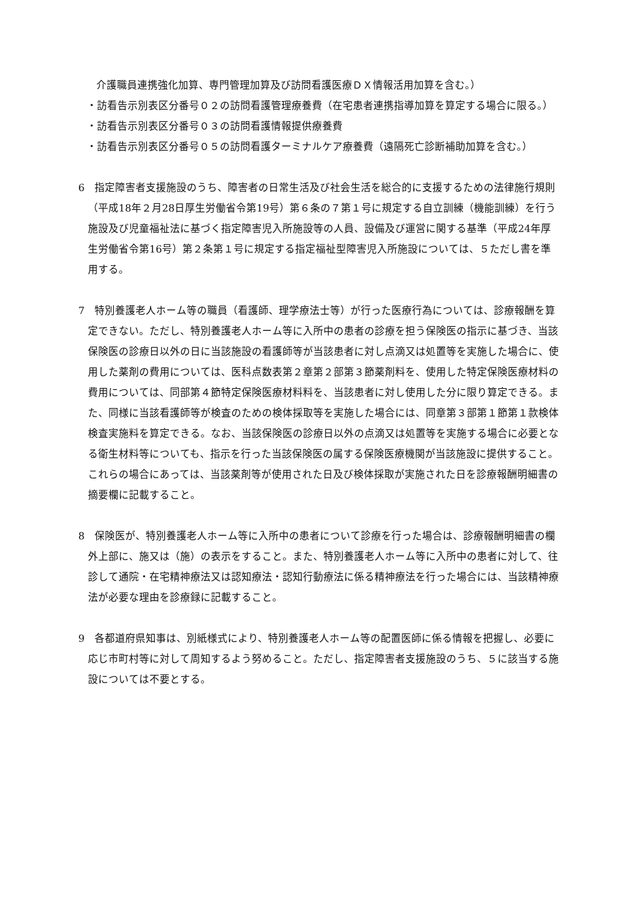介護職員連携強化加算、専門管理加算及び訪問看護医療ＤＸ情報活用加算を含む。）
・訪看告示別表区分番号０２の訪問看護管理療養費（在宅患者連携指導加算を算定する場合に限る。）
・訪看告示別表区分番号０３の訪問看護情報提供療養費
・訪看告示別表区分番号０５の訪問看護ターミナルケア療養費（遠隔死亡診断補助加算を含む。）
6　指定障害者支援施設のうち、障害者の日常生活及び社会生活を総合的に支援するための法律施行規則（平成18年２月28日厚生労働省令第19号）第６条の７第１号に規定する自立訓練（機能訓練）を行う施設及び児童福祉法に基づく指定障害児入所施設等の人員、設備及び運営に関する基準（平成24年厚生労働省令第16号）第２条第１号に規定する指定福祉型障害児入所施設については、５ただし書を準用する。
7　特別養護老人ホーム等の職員（看護師、理学療法士等）が行った医療行為については、診療報酬を算定できない。ただし、特別養護老人ホーム等に入所中の患者の診療を担う保険医の指示に基づき、当該保険医の診療日以外の日に当該施設の看護師等が当該患者に対し点滴又は処置等を実施した場合に、使用した薬剤の費用については、医科点数表第２章第２部第３節薬剤料を、使用した特定保険医療材料の費用については、同部第４節特定保険医療材料料を、当該患者に対し使用した分に限り算定できる。また、同様に当該看護師等が検査のための検体採取等を実施した場合には、同章第３部第１節第１款検体検査実施料を算定できる。なお、当該保険医の診療日以外の点滴又は処置等を実施する場合に必要となる衛生材料等についても、指示を行った当該保険医の属する保険医療機関が当該施設に提供すること。これらの場合にあっては、当該薬剤等が使用された日及び検体採取が実施された日を診療報酬明細書の摘要欄に記載すること。
8　保険医が、特別養護老人ホーム等に入所中の患者について診療を行った場合は、診療報酬明細書の欄外上部に、施又は（施）の表示をすること。また、特別養護老人ホーム等に入所中の患者に対して、往診して通院・在宅精神療法又は認知療法・認知行動療法に係る精神療法を行った場合には、当該精神療法が必要な理由を診療録に記載すること。
9　各都道府県知事は、別紙様式により、特別養護老人ホーム等の配置医師に係る情報を把握し、必要に応じ市町村等に対して周知するよう努めること。ただし、指定障害者支援施設のうち、５に該当する施設については不要とする。